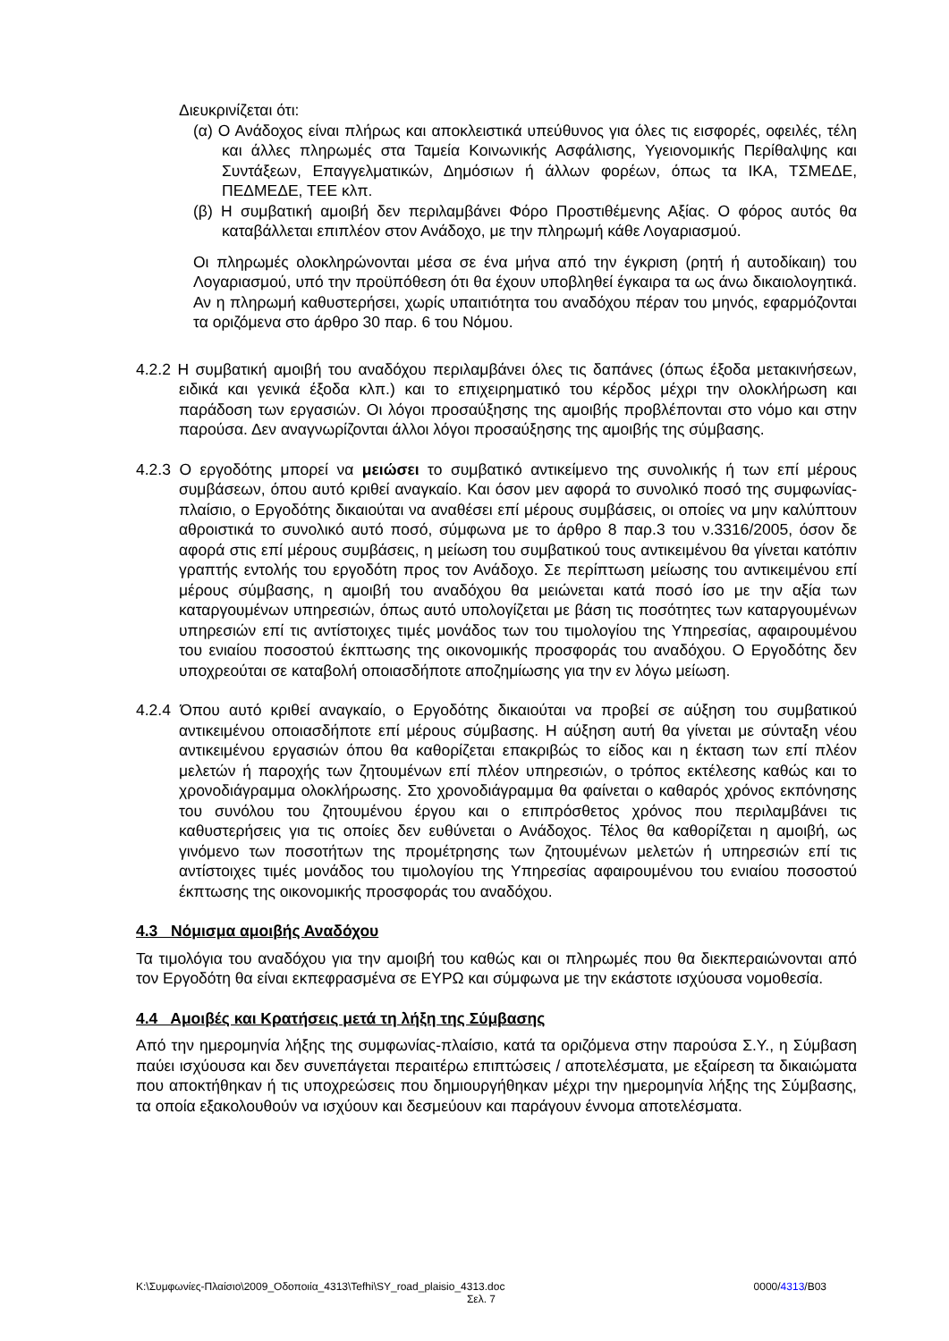Διευκρινίζεται ότι:
(α) Ο Ανάδοχος είναι πλήρως και αποκλειστικά υπεύθυνος για όλες τις εισφορές, οφειλές, τέλη και άλλες πληρωμές στα Ταμεία Κοινωνικής Ασφάλισης, Υγειονομικής Περίθαλψης και Συντάξεων, Επαγγελματικών, Δημόσιων ή άλλων φορέων, όπως τα ΙΚΑ, ΤΣΜΕΔΕ, ΠΕΔΜΕΔΕ, ΤΕΕ κλπ.
(β) Η συμβατική αμοιβή δεν περιλαμβάνει Φόρο Προστιθέμενης Αξίας. Ο φόρος αυτός θα καταβάλλεται επιπλέον στον Ανάδοχο, με την πληρωμή κάθε Λογαριασμού.
Οι πληρωμές ολοκληρώνονται μέσα σε ένα μήνα από την έγκριση (ρητή ή αυτοδίκαιη) του Λογαριασμού, υπό την προϋπόθεση ότι θα έχουν υποβληθεί έγκαιρα τα ως άνω δικαιολογητικά. Αν η πληρωμή καθυστερήσει, χωρίς υπαιτιότητα του αναδόχου πέραν του μηνός, εφαρμόζονται τα οριζόμενα στο άρθρο 30 παρ. 6 του Νόμου.
4.2.2 Η συμβατική αμοιβή του αναδόχου περιλαμβάνει όλες τις δαπάνες (όπως έξοδα μετακινήσεων, ειδικά και γενικά έξοδα κλπ.) και το επιχειρηματικό του κέρδος μέχρι την ολοκλήρωση και παράδοση των εργασιών. Οι λόγοι προσαύξησης της αμοιβής προβλέπονται στο νόμο και στην παρούσα. Δεν αναγνωρίζονται άλλοι λόγοι προσαύξησης της αμοιβής της σύμβασης.
4.2.3 Ο εργοδότης μπορεί να μειώσει το συμβατικό αντικείμενο της συνολικής ή των επί μέρους συμβάσεων, όπου αυτό κριθεί αναγκαίο. Και όσον μεν αφορά το συνολικό ποσό της συμφωνίας-πλαίσιο, ο Εργοδότης δικαιούται να αναθέσει επί μέρους συμβάσεις, οι οποίες να μην καλύπτουν αθροιστικά το συνολικό αυτό ποσό, σύμφωνα με το άρθρο 8 παρ.3 του ν.3316/2005, όσον δε αφορά στις επί μέρους συμβάσεις, η μείωση του συμβατικού τους αντικειμένου θα γίνεται κατόπιν γραπτής εντολής του εργοδότη προς τον Ανάδοχο. Σε περίπτωση μείωσης του αντικειμένου επί μέρους σύμβασης, η αμοιβή του αναδόχου θα μειώνεται κατά ποσό ίσο με την αξία των καταργουμένων υπηρεσιών, όπως αυτό υπολογίζεται με βάση τις ποσότητες των καταργουμένων υπηρεσιών επί τις αντίστοιχες τιμές μονάδος των του τιμολογίου της Υπηρεσίας, αφαιρουμένου του ενιαίου ποσοστού έκπτωσης της οικονομικής προσφοράς του αναδόχου. Ο Εργοδότης δεν υποχρεούται σε καταβολή οποιασδήποτε αποζημίωσης για την εν λόγω μείωση.
4.2.4 Όπου αυτό κριθεί αναγκαίο, ο Εργοδότης δικαιούται να προβεί σε αύξηση του συμβατικού αντικειμένου οποιασδήποτε επί μέρους σύμβασης. Η αύξηση αυτή θα γίνεται με σύνταξη νέου αντικειμένου εργασιών όπου θα καθορίζεται επακριβώς το είδος και η έκταση των επί πλέον μελετών ή παροχής των ζητουμένων επί πλέον υπηρεσιών, ο τρόπος εκτέλεσης καθώς και το χρονοδιάγραμμα ολοκλήρωσης. Στο χρονοδιάγραμμα θα φαίνεται ο καθαρός χρόνος εκπόνησης του συνόλου του ζητουμένου έργου και ο επιπρόσθετος χρόνος που περιλαμβάνει τις καθυστερήσεις για τις οποίες δεν ευθύνεται ο Ανάδοχος. Τέλος θα καθορίζεται η αμοιβή, ως γινόμενο των ποσοτήτων της προμέτρησης των ζητουμένων μελετών ή υπηρεσιών επί τις αντίστοιχες τιμές μονάδος του τιμολογίου της Υπηρεσίας αφαιρουμένου του ενιαίου ποσοστού έκπτωσης της οικονομικής προσφοράς του αναδόχου.
4.3 Νόμισμα αμοιβής Αναδόχου
Τα τιμολόγια του αναδόχου για την αμοιβή του καθώς και οι πληρωμές που θα διεκπεραιώνονται από τον Εργοδότη θα είναι εκπεφρασμένα σε ΕΥΡΩ και σύμφωνα με την εκάστοτε ισχύουσα νομοθεσία.
4.4 Αμοιβές και Κρατήσεις μετά τη λήξη της Σύμβασης
Από την ημερομηνία λήξης της συμφωνίας-πλαίσιο, κατά τα οριζόμενα στην παρούσα Σ.Υ., η Σύμβαση παύει ισχύουσα και δεν συνεπάγεται περαιτέρω επιπτώσεις / αποτελέσματα, με εξαίρεση τα δικαιώματα που αποκτήθηκαν ή τις υποχρεώσεις που δημιουργήθηκαν μέχρι την ημερομηνία λήξης της Σύμβασης, τα οποία εξακολουθούν να ισχύουν και δεσμεύουν και παράγουν έννομα αποτελέσματα.
K:\Συμφωνίες-Πλαίσιο\2009_Οδοποιία_4313\Tefhi\SY_road_plaisio_4313.doc 0000/4313/B03
Σελ. 7